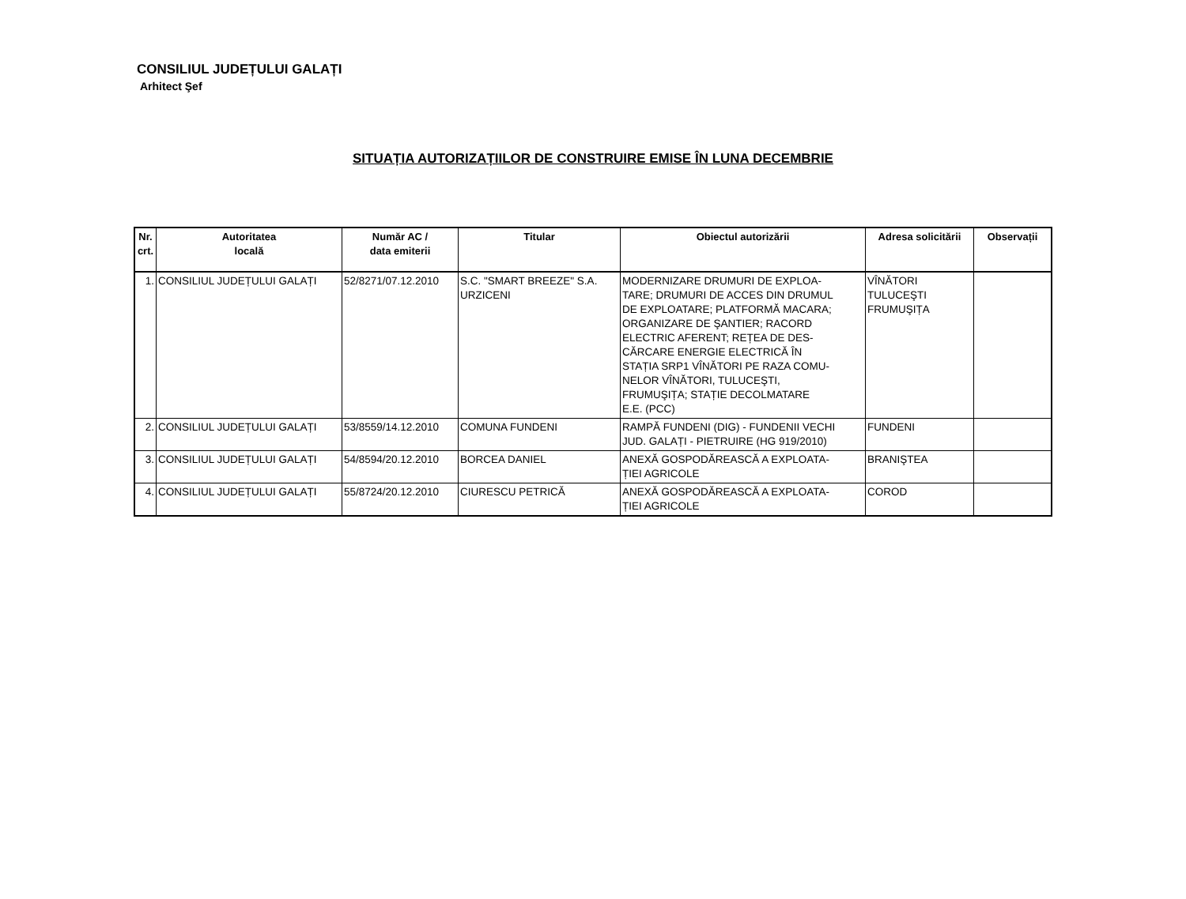CONSILIUL JUDEȚULUI GALAȚI
Arhitect Şef
SITUAȚIA AUTORIZAȚIILOR DE CONSTRUIRE EMISE ÎN LUNA DECEMBRIE
| Nr. crt. | Autoritatea locală | Număr AC / data emiterii | Titular | Obiectul autorizării | Adresa solicitării | Observații |
| --- | --- | --- | --- | --- | --- | --- |
| 1. | CONSILIUL JUDEȚULUI GALAȚI | 52/8271/07.12.2010 | S.C. "SMART BREEZE" S.A. URZICENI | MODERNIZARE DRUMURI DE EXPLOA- TARE; DRUMURI DE ACCES DIN DRUMUL DE EXPLOATARE; PLATFORMĂ MACARA; ORGANIZARE DE ŞANTIER; RACORD ELECTRIC AFERENT; REȚEA DE DES- CĂRCARE ENERGIE ELECTRICĂ ÎN STAȚIA SRP1 VÎNĂTORI PE RAZA COMU- NELOR VÎNĂTORI, TULUCEŞTI, FRUMUŞIȚA; STAȚIE DECOLMATARE E.E. (PCC) | VÎNĂTORI TULUCEŞTI FRUMUŞIȚA | |
| 2. | CONSILIUL JUDEȚULUI GALAȚI | 53/8559/14.12.2010 | COMUNA FUNDENI | RAMPĂ FUNDENI (DIG) - FUNDENII VECHI JUD. GALAȚI - PIETRUIRE (HG 919/2010) | FUNDENI | |
| 3. | CONSILIUL JUDEȚULUI GALAȚI | 54/8594/20.12.2010 | BORCEA DANIEL | ANEXĂ GOSPODĂREASCĂ A EXPLOATA- ȚIEI AGRICOLE | BRANIŞTEA | |
| 4. | CONSILIUL JUDEȚULUI GALAȚI | 55/8724/20.12.2010 | CIURESCU PETRICĂ | ANEXĂ GOSPODĂREASCĂ A EXPLOATA- ȚIEI AGRICOLE | COROD | |